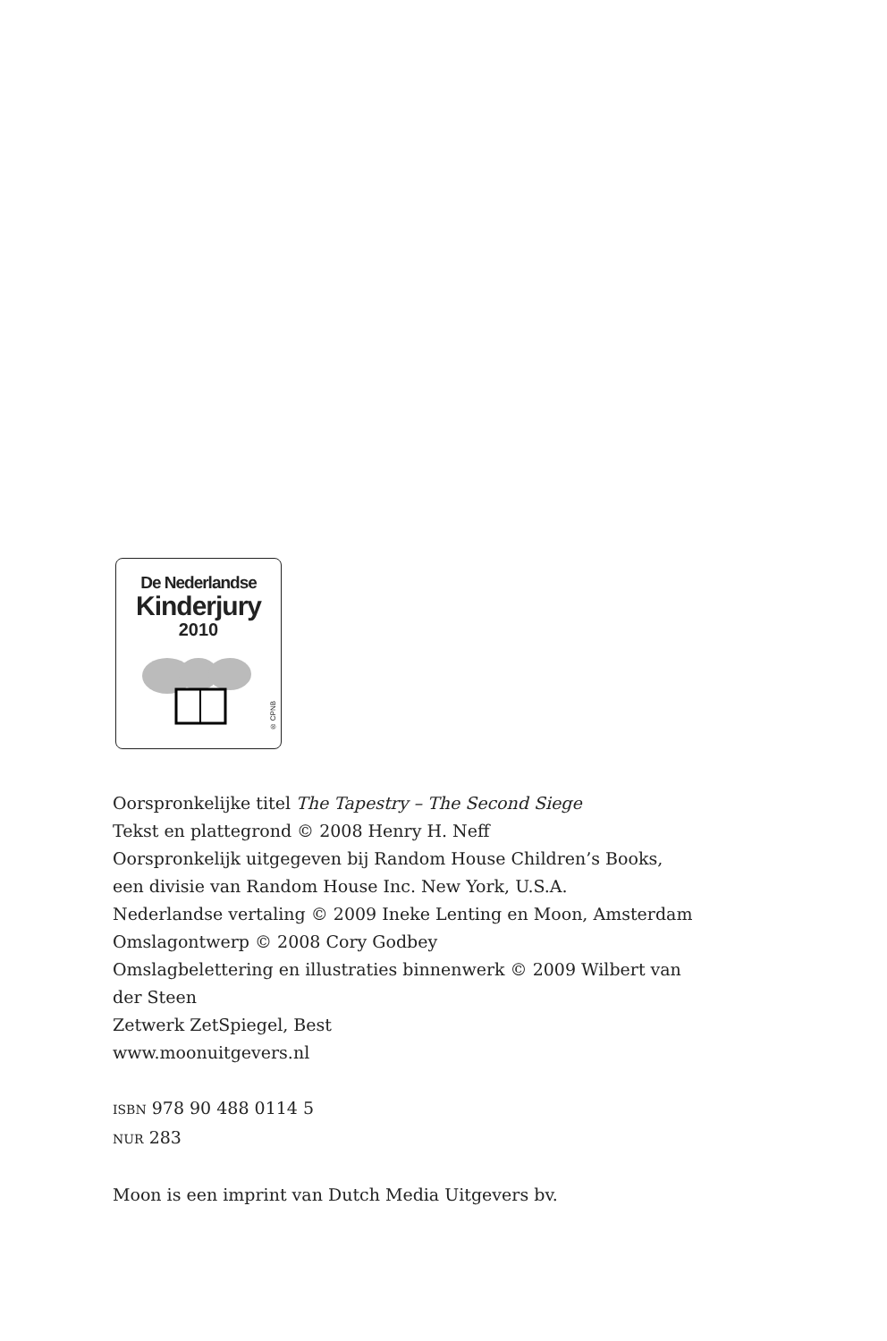De Nederlandse
Kinderjury
2010
® CPNB
Oorspronkelijke titel The Tapestry – The Second Siege
Tekst en plattegrond © 2008 Henry H. Neff
Oorspronkelijk uitgegeven bij Random House Children’s Books,
een divisie van Random House Inc. New York, U.S.A.
Nederlandse vertaling © 2009 Ineke Lenting en Moon, Amsterdam
Omslagontwerp © 2008 Cory Godbey
Omslagbelettering en illustraties binnenwerk © 2009 Wilbert van
der Steen
Zetwerk ZetSpiegel, Best
www.moonuitgevers.nl
ISBN 978 90 488 0114 5
NUR 283
Moon is een imprint van Dutch Media Uitgevers bv.